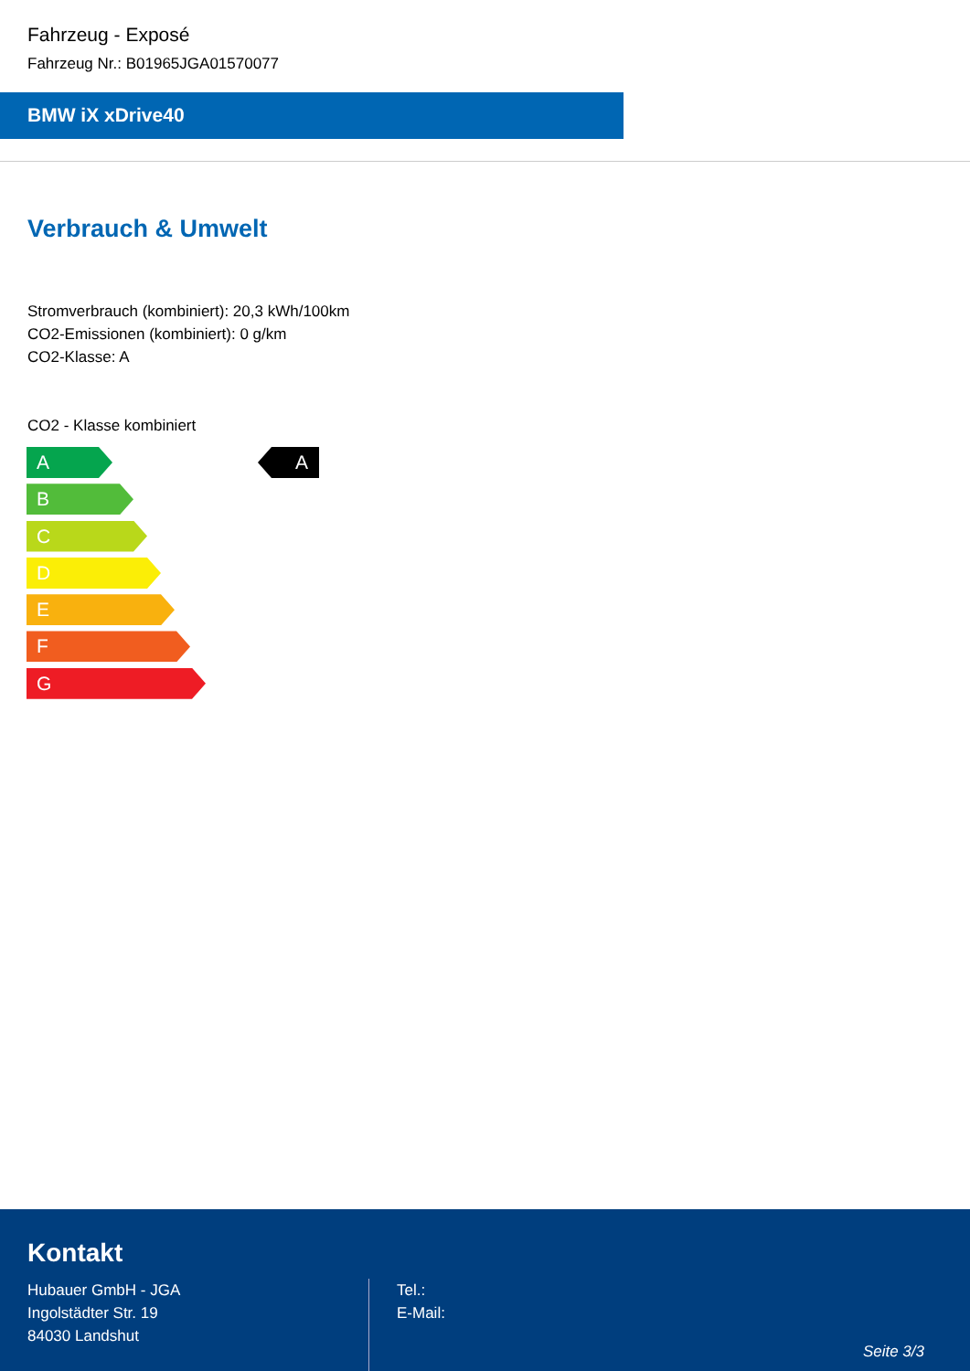Fahrzeug - Exposé
Fahrzeug Nr.: B01965JGA01570077
BMW iX xDrive40
Verbrauch & Umwelt
Stromverbrauch (kombiniert): 20,3 kWh/100km
CO2-Emissionen (kombiniert): 0 g/km
CO2-Klasse: A
CO2 - Klasse kombiniert
A
B
C
D
E
F
G
A
Kontakt
Hubauer GmbH - JGA
Ingolstädter Str. 19
84030 Landshut
Tel.:
E-Mail:
Seite 3/3